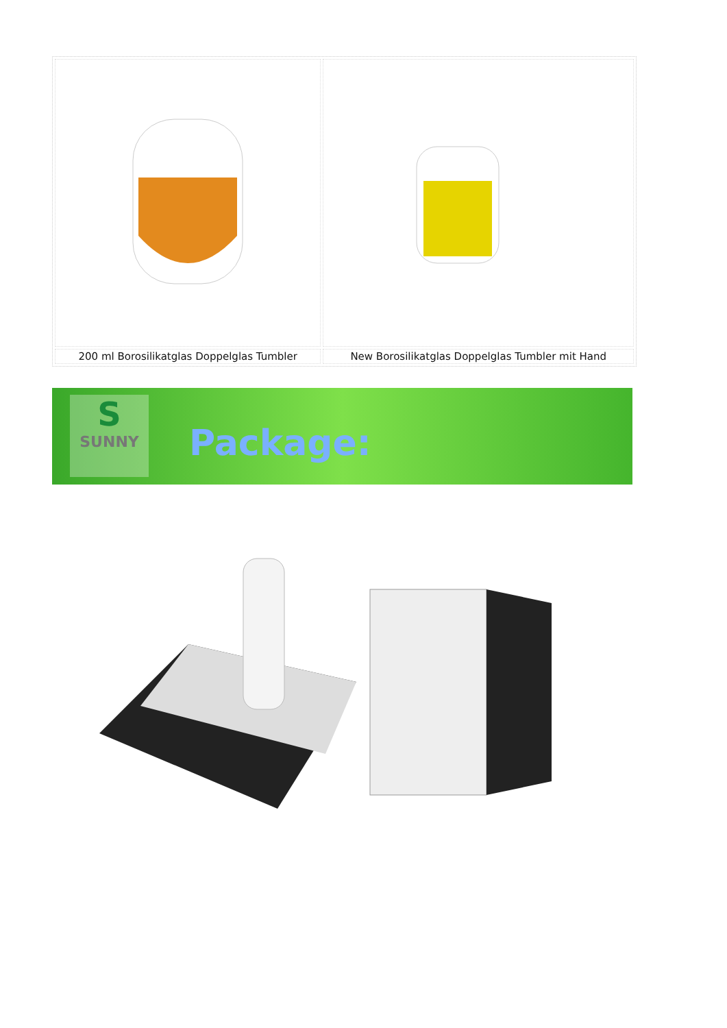| 200 ml Borosilikatglas Doppelglas Tumbler | New Borosilikatglas Doppelglas Tumbler mit Hand |
S
SUNNY
Package: